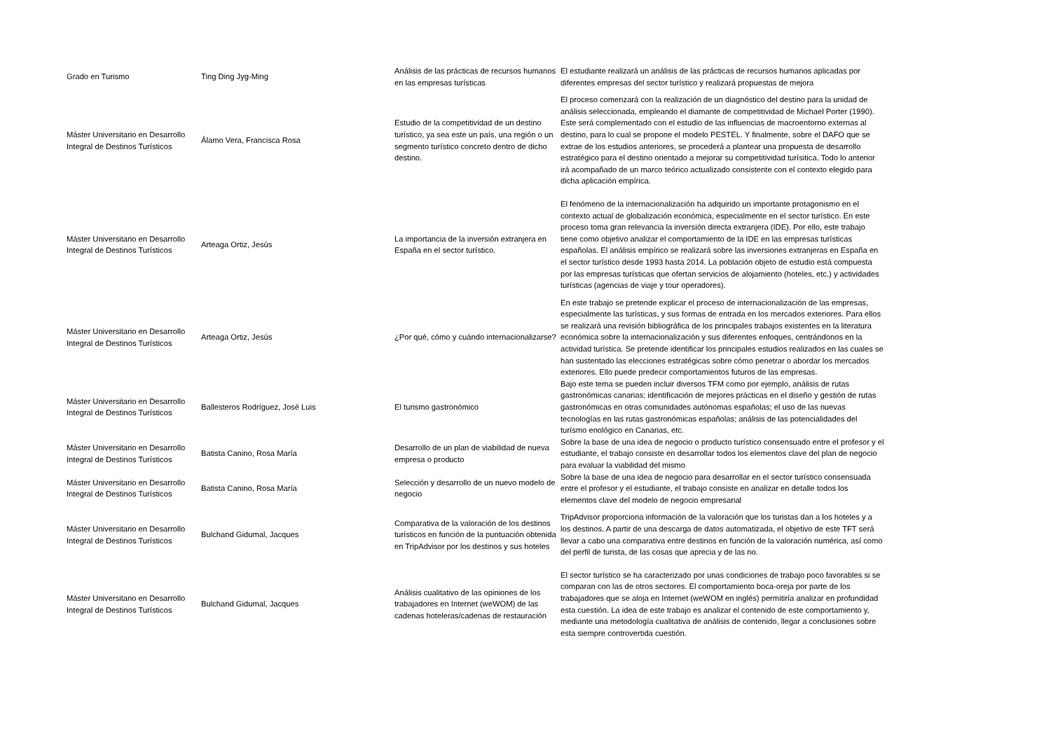| Grado en Turismo | Ting Ding Jyg-Ming | Análisis de las prácticas de recursos humanos en las empresas turísticas | El estudiante realizará un análisis de las prácticas de recursos humanos aplicadas por diferentes empresas del sector turístico y realizará propuestas de mejora |
| Máster Universitario en Desarrollo Integral de Destinos Turísticos | Álamo Vera, Francisca Rosa | Estudio de la competitividad de un destino turístico, ya sea este un país, una región o un segmento turístico concreto dentro de dicho destino. | El proceso comenzará con la realización de un diagnóstico del destino para la unidad de análisis seleccionada, empleando el diamante de competitividad de Michael Porter (1990). Este será complementado con el estudio de las influencias de macroentorno externas al destino, para lo cual se propone el modelo PESTEL. Y finalmente, sobre el DAFO que se extrae de los estudios anteriores, se procederá a plantear una propuesta de desarrollo estratégico para el destino orientado a mejorar su competitividad turísitica. Todo lo anterior irá acompañado de un marco teórico actualizado consistente con el contexto elegido para dicha aplicación empírica. |
| Máster Universitario en Desarrollo Integral de Destinos Turísticos | Arteaga Ortiz, Jesús | La importancia de la inversión extranjera en España en el sector turístico. | El fenómeno de la internacionalización ha adquirido un importante protagonismo en el contexto actual de globalización económica, especialmente en el sector turístico. En este proceso toma gran relevancia la inversión directa extranjera (IDE). Por ello, este trabajo tiene como objetivo analizar el comportamiento de la IDE en las empresas turísticas españolas. El análisis empírico se realizará sobre las inversiones extranjeras en España en el sector turístico desde 1993 hasta 2014. La población objeto de estudio está compuesta por las empresas turísticas que ofertan servicios de alojamiento (hoteles, etc.) y actividades turísticas (agencias de viaje y tour operadores). |
| Máster Universitario en Desarrollo Integral de Destinos Turísticos | Arteaga Ortiz, Jesús | ¿Por qué, cómo y cuándo internacionalizarse? | En este trabajo se pretende explicar el proceso de internacionalización de las empresas, especialmente las turísticas, y sus formas de entrada en los mercados exteriores. Para ellos se realizará una revisión bibliográfica de los principales trabajos existentes en la literatura económica sobre la internacionalización y sus diferentes enfoques, centrándonos en la actividad turística. Se pretende identificar los principales estudios realizados en las cuales se han sustentado las elecciones estratégicas sobre cómo penetrar o abordar los mercados exteriores. Ello puede predecir comportamientos futuros de las empresas. |
| Máster Universitario en Desarrollo Integral de Destinos Turísticos | Ballesteros Rodríguez, José Luis | El turismo gastronómico | Bajo este tema se pueden incluir diversos TFM como por ejemplo, análisis de rutas gastronómicas canarias; identificación de mejores prácticas en el diseño y gestión de rutas gastronómicas en otras comunidades autónomas españolas; el uso de las nuevas tecnologías en las rutas gastronómicas españolas; análisis de las potencialidades del turísmo enológico en Canarias, etc. |
| Máster Universitario en Desarrollo Integral de Destinos Turísticos | Batista Canino, Rosa María | Desarrollo de un plan de viabilidad de nueva empresa o producto | Sobre la base de una idea de negocio o producto turístico consensuado entre el profesor y el estudiante, el trabajo consiste en desarrollar todos los elementos clave del plan de negocio para evaluar la viabilidad del mismo |
| Máster Universitario en Desarrollo Integral de Destinos Turísticos | Batista Canino, Rosa María | Selección y desarrollo de un nuevo modelo de negocio | Sobre la base de una idea de negocio para desarrollar en el sector turístico consensuada entre el profesor y el estudiante, el trabajo consiste en analizar en detalle todos los elementos clave del modelo de negocio empresarial |
| Máster Universitario en Desarrollo Integral de Destinos Turísticos | Bulchand Gidumal, Jacques | Comparativa de la valoración de los destinos turísticos en función de la puntuación obtenida en TripAdvisor por los destinos y sus hoteles | TripAdvisor proporciona información de la valoración que los turistas dan a los hoteles y a los destinos. A partir de una descarga de datos automatizada, el objetivo de este TFT será llevar a cabo una comparativa entre destinos en función de la valoración numérica, así como del perfil de turista, de las cosas que aprecia y de las no. |
| Máster Universitario en Desarrollo Integral de Destinos Turísticos | Bulchand Gidumal, Jacques | Análisis cualitativo de las opiniones de los trabajadores en Internet (weWOM) de las cadenas hoteleras/cadenas de restauración | El sector turístico se ha caracterizado por unas condiciones de trabajo poco favorables si se comparan con las de otros sectores. El comportamiento boca-oreja por parte de los trabajadores que se aloja en Internet (weWOM en inglés) permitiría analizar en profundidad esta cuestión. La idea de este trabajo es analizar el contenido de este comportamiento y, mediante una metodología cualitativa de análisis de contenido, llegar a conclusiones sobre esta siempre controvertida cuestión. |